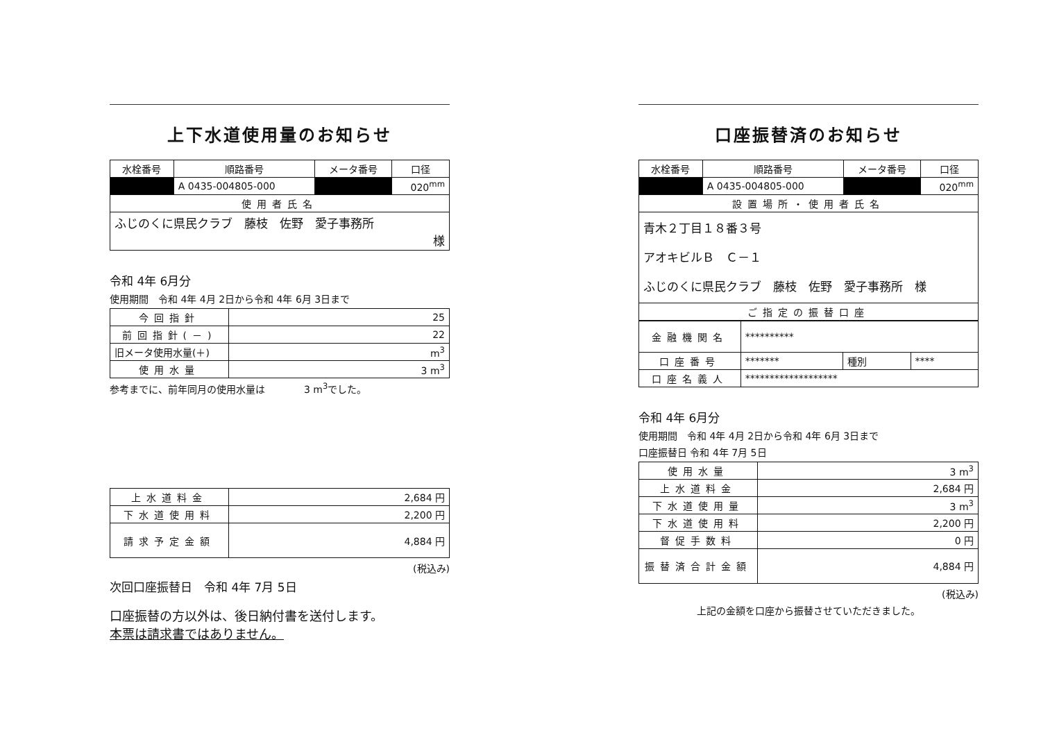上下水道使用量のお知らせ
| 水栓番号 | 順路番号 | メータ番号 | 口径 |
| --- | --- | --- | --- |
| ■■■ | A 0435-004805-000 | ■■■ | 020<sup>mm</sup> |
| 使用者氏名 | | | |
| ふじのくに県民クラブ 藤枝 佐野 愛子事務所 様 | | | |
令和 4年 6月分
使用期間　令和 4年 4月 2日から令和 4年 6月 3日まで
| 今回指針 | 25 |
| 前回指針(－) | 22 |
| 旧メータ使用水量(＋) | m<sup>3</sup> |
| 使用水量 | 3 m<sup>3</sup> |
参考までに、前年同月の使用水量は　　　　3 m<sup>3</sup>でした。
| 上水道料金 | 2,684 円 |
| 下水道使用料 | 2,200 円 |
| 請求予定金額 | 4,884 円 |
(税込み)
次回口座振替日　令和 4年 7月 5日
口座振替の方以外は、後日納付書を送付します。
本票は請求書ではありません。
口座振替済のお知らせ
| 水栓番号 | 順路番号 | メータ番号 | 口径 |
| --- | --- | --- | --- |
| ■■■ | A 0435-004805-000 | ■■■ | 020<sup>mm</sup> |
| 設置場所・使用者氏名 | | | |
| 青木２丁目１８番３号 アオキビルＢ Ｃ－１ ふじのくに県民クラブ 藤枝 佐野 愛子事務所 様 | | | |
| ご指定の振替口座 | | | |
| 金融機関名 | ********** | | |
| 口座番号 | ******* | 種別 | **** |
| 口座名義人 | ******************* | | |
令和 4年 6月分
使用期間　令和 4年 4月 2日から令和 4年 6月 3日まで
口座振替日 令和 4年 7月 5日
| 使用水量 | 3 m<sup>3</sup> |
| 上水道料金 | 2,684 円 |
| 下水道使用量 | 3 m<sup>3</sup> |
| 下水道使用料 | 2,200 円 |
| 督促手数料 | 0 円 |
| 振替済合計金額 | 4,884 円 |
(税込み)
上記の金額を口座から振替させていただきました。